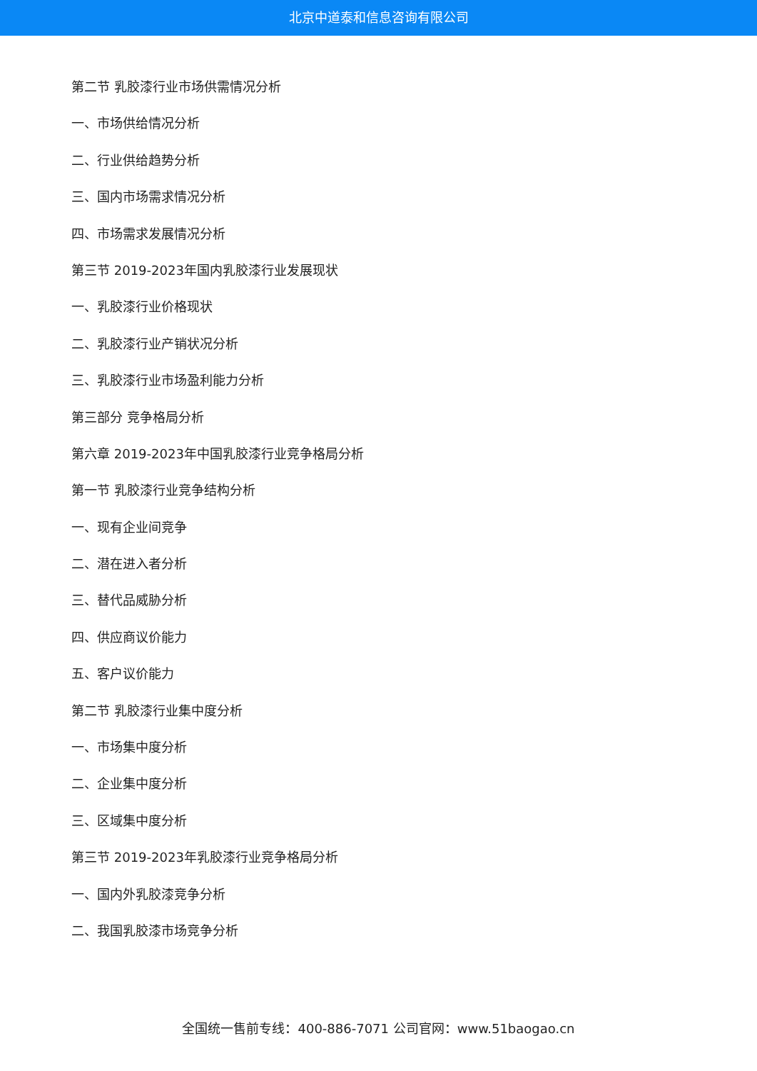北京中道泰和信息咨询有限公司
第二节 乳胶漆行业市场供需情况分析
一、市场供给情况分析
二、行业供给趋势分析
三、国内市场需求情况分析
四、市场需求发展情况分析
第三节 2019-2023年国内乳胶漆行业发展现状
一、乳胶漆行业价格现状
二、乳胶漆行业产销状况分析
三、乳胶漆行业市场盈利能力分析
第三部分 竞争格局分析
第六章 2019-2023年中国乳胶漆行业竞争格局分析
第一节 乳胶漆行业竞争结构分析
一、现有企业间竞争
二、潜在进入者分析
三、替代品威胁分析
四、供应商议价能力
五、客户议价能力
第二节 乳胶漆行业集中度分析
一、市场集中度分析
二、企业集中度分析
三、区域集中度分析
第三节 2019-2023年乳胶漆行业竞争格局分析
一、国内外乳胶漆竞争分析
二、我国乳胶漆市场竞争分析
全国统一售前专线：400-886-7071 公司官网：www.51baogao.cn